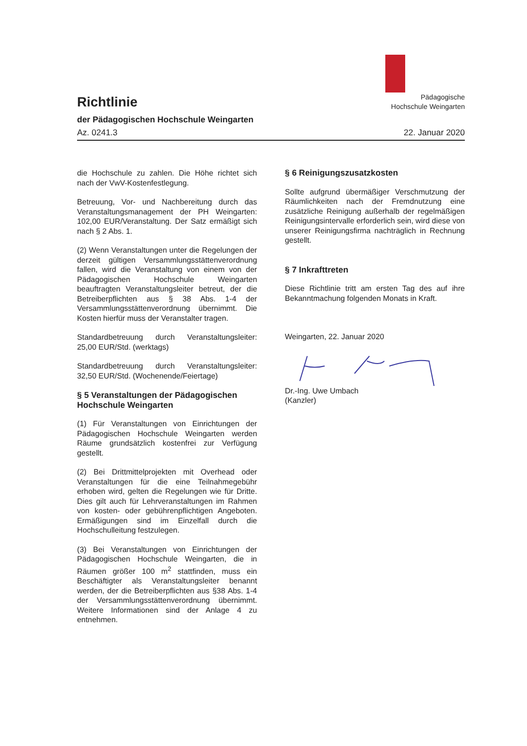Pädagogische
Hochschule Weingarten
Richtlinie
der Pädagogischen Hochschule Weingarten
Az. 0241.3 22. Januar 2020
die Hochschule zu zahlen. Die Höhe richtet sich nach der VwV-Kostenfestlegung.
Betreuung, Vor- und Nachbereitung durch das Veranstaltungsmanagement der PH Weingarten: 102,00 EUR/Veranstaltung. Der Satz ermäßigt sich nach § 2 Abs. 1.
(2) Wenn Veranstaltungen unter die Regelungen der derzeit gültigen Versammlungsstättenverordnung fallen, wird die Veranstaltung von einem von der Pädagogischen Hochschule Weingarten beauftragten Veranstaltungsleiter betreut, der die Betreiberpflichten aus § 38 Abs. 1-4 der Versammlungsstättenverordnung übernimmt. Die Kosten hierfür muss der Veranstalter tragen.
Standardbetreuung durch Veranstaltungsleiter: 25,00 EUR/Std. (werktags)
Standardbetreuung durch Veranstaltungsleiter: 32,50 EUR/Std. (Wochenende/Feiertage)
§ 5 Veranstaltungen der Pädagogischen Hochschule Weingarten
(1) Für Veranstaltungen von Einrichtungen der Pädagogischen Hochschule Weingarten werden Räume grundsätzlich kostenfrei zur Verfügung gestellt.
(2) Bei Drittmittelprojekten mit Overhead oder Veranstaltungen für die eine Teilnahmegebühr erhoben wird, gelten die Regelungen wie für Dritte. Dies gilt auch für Lehrveranstaltungen im Rahmen von kosten- oder gebührenpflichtigen Angeboten. Ermäßigungen sind im Einzelfall durch die Hochschulleitung festzulegen.
(3) Bei Veranstaltungen von Einrichtungen der Pädagogischen Hochschule Weingarten, die in Räumen größer 100 m<sup>2</sup> stattfinden, muss ein Beschäftigter als Veranstaltungsleiter benannt werden, der die Betreiberpflichten aus §38 Abs. 1-4 der Versammlungsstättenverordnung übernimmt. Weitere Informationen sind der Anlage 4 zu entnehmen.
§ 6 Reinigungszusatzkosten
Sollte aufgrund übermäßiger Verschmutzung der Räumlichkeiten nach der Fremdnutzung eine zusätzliche Reinigung außerhalb der regelmäßigen Reinigungsintervalle erforderlich sein, wird diese von unserer Reinigungsfirma nachträglich in Rechnung gestellt.
§ 7 Inkrafttreten
Diese Richtlinie tritt am ersten Tag des auf ihre Bekanntmachung folgenden Monats in Kraft.
Weingarten, 22. Januar 2020
Dr.-Ing. Uwe Umbach
(Kanzler)